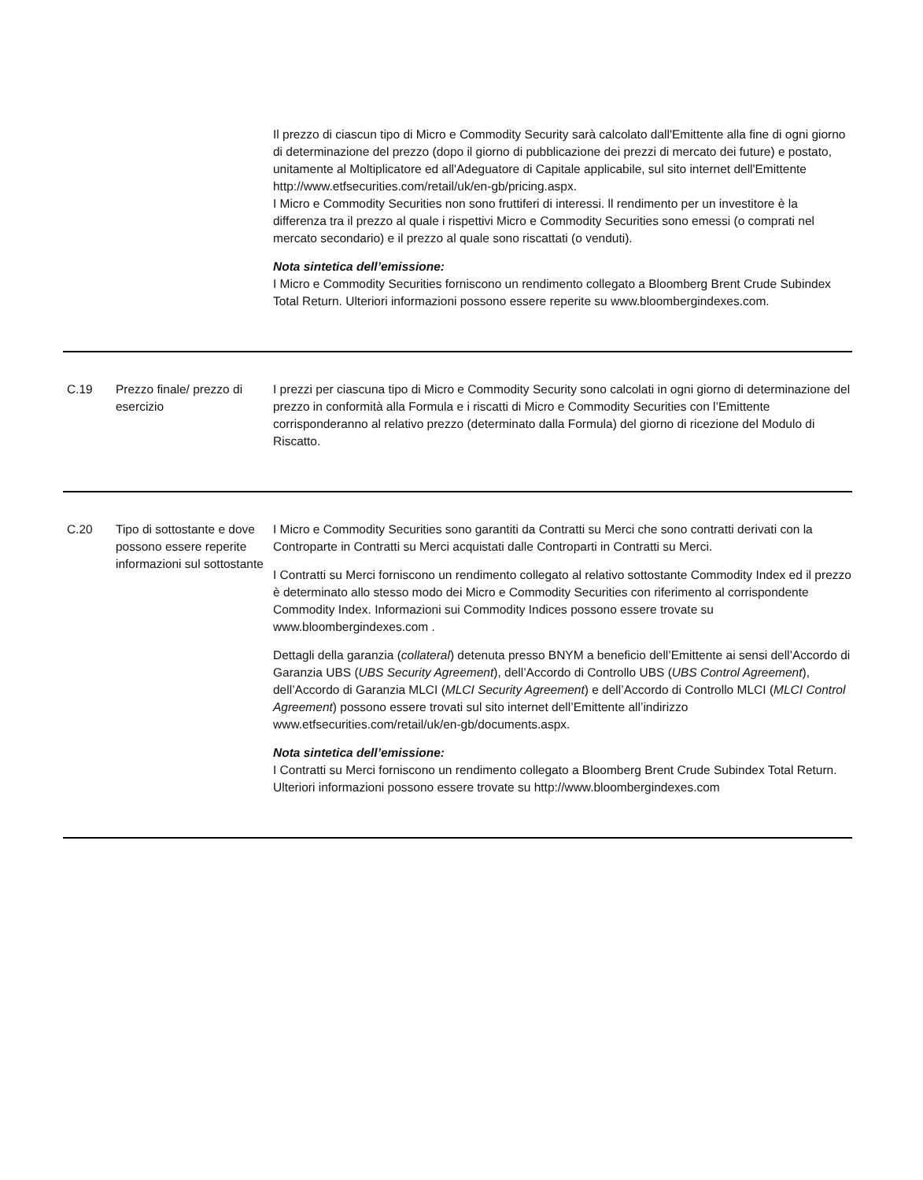| | | Il prezzo di ciascun tipo di Micro e Commodity Security sarà calcolato dall'Emittente alla fine di ogni giorno di determinazione del prezzo (dopo il giorno di pubblicazione dei prezzi di mercato dei future) e postato, unitamente al Moltiplicatore ed all'Adeguatore di Capitale applicabile, sul sito internet dell'Emittente http://www.etfsecurities.com/retail/uk/en-gb/pricing.aspx. I Micro e Commodity Securities non sono fruttiferi di interessi. ll rendimento per un investitore è la differenza tra il prezzo al quale i rispettivi Micro e Commodity Securities sono emessi (o comprati nel mercato secondario) e il prezzo al quale sono riscattati (o venduti). Nota sintetica dell’emissione: I Micro e Commodity Securities forniscono un rendimento collegato a Bloomberg Brent Crude Subindex Total Return. Ulteriori informazioni possono essere reperite su www.bloombergindexes.com. |
| C.19 | Prezzo finale/ prezzo di esercizio | I prezzi per ciascuna tipo di Micro e Commodity Security sono calcolati in ogni giorno di determinazione del prezzo in conformità alla Formula e i riscatti di Micro e Commodity Securities con l’Emittente corrisponderanno al relativo prezzo (determinato dalla Formula) del giorno di ricezione del Modulo di Riscatto. |
| C.20 | Tipo di sottostante e dove possono essere reperite informazioni sul sottostante | I Micro e Commodity Securities sono garantiti da Contratti su Merci che sono contratti derivati con la Controparte in Contratti su Merci acquistati dalle Controparti in Contratti su Merci. I Contratti su Merci forniscono un rendimento collegato al relativo sottostante Commodity Index ed il prezzo è determinato allo stesso modo dei Micro e Commodity Securities con riferimento al corrispondente Commodity Index. Informazioni sui Commodity Indices possono essere trovate su www.bloombergindexes.com . Dettagli della garanzia ( collateral ) detenuta presso BNYM a beneficio dell’Emittente ai sensi dell’Accordo di Garanzia UBS ( UBS Security Agreement ), dell’Accordo di Controllo UBS ( UBS Control Agreement ), dell’Accordo di Garanzia MLCI ( MLCI Security Agreement ) e dell’Accordo di Controllo MLCI ( MLCI Control Agreement ) possono essere trovati sul sito internet dell’Emittente all’indirizzo www.etfsecurities.com/retail/uk/en-gb/documents.aspx. Nota sintetica dell’emissione: I Contratti su Merci forniscono un rendimento collegato a Bloomberg Brent Crude Subindex Total Return. Ulteriori informazioni possono essere trovate su http://www.bloombergindexes.com |